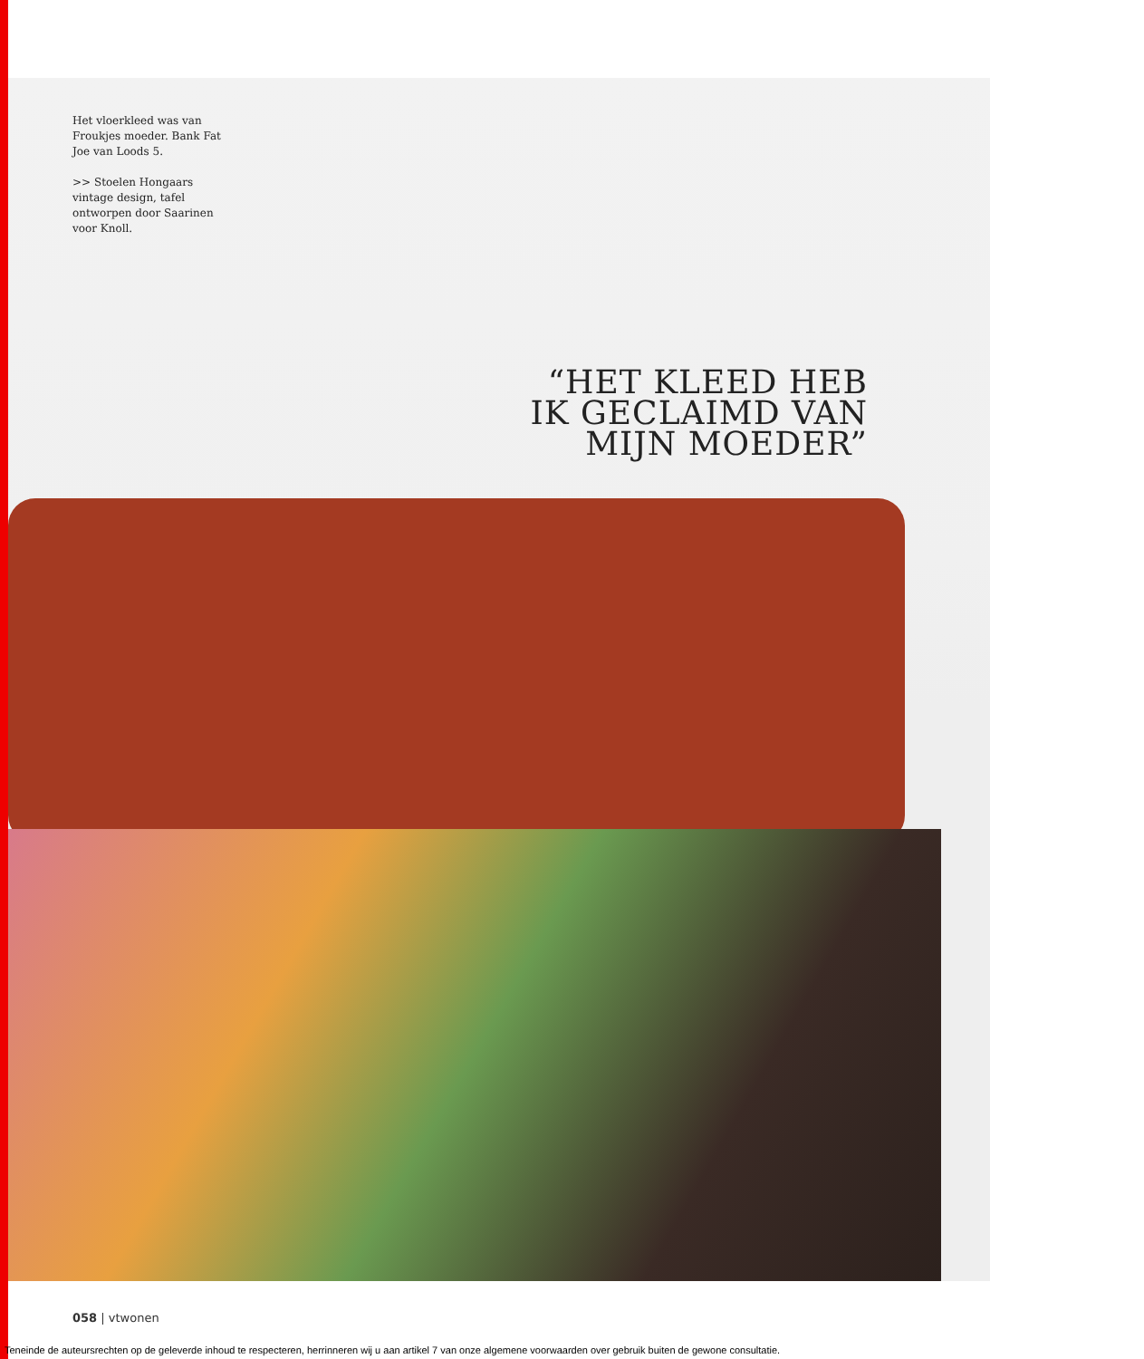Het vloerkleed was van Froukjes moeder. Bank Fat Joe van Loods 5.
>> Stoelen Hongaars vintage design, tafel ontworpen door Saarinen voor Knoll.
“HET KLEED HEB
IK GECLAIMD VAN
MIJN MOEDER”
058 | vtwonen
Teneinde de auteursrechten op de geleverde inhoud te respecteren, herrinneren wij u aan artikel 7 van onze algemene voorwaarden over gebruik buiten de gewone consultatie.